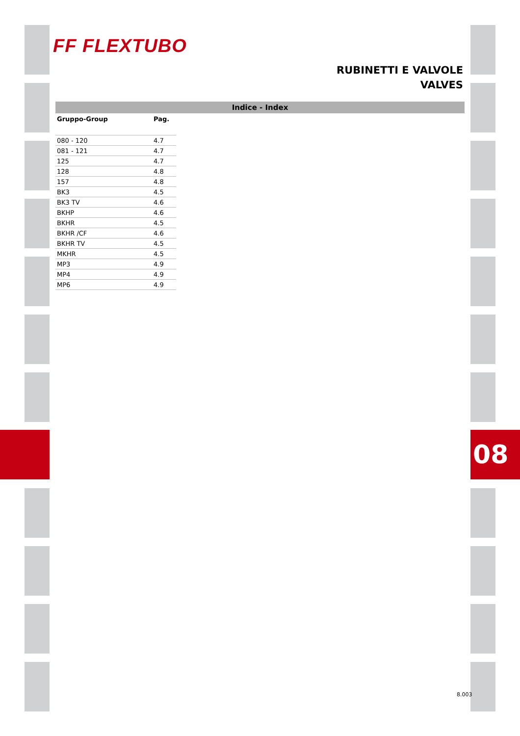FF FLEXTUBO
RUBINETTI E VALVOLE
VALVES
Indice - Index
| Gruppo-Group | Pag. |
| --- | --- |
| 080 - 120 | 4.7 |
| 081 - 121 | 4.7 |
| 125 | 4.7 |
| 128 | 4.8 |
| 157 | 4.8 |
| BK3 | 4.5 |
| BK3 TV | 4.6 |
| BKHP | 4.6 |
| BKHR | 4.5 |
| BKHR /CF | 4.6 |
| BKHR TV | 4.5 |
| MKHR | 4.5 |
| MP3 | 4.9 |
| MP4 | 4.9 |
| MP6 | 4.9 |
08
8.003